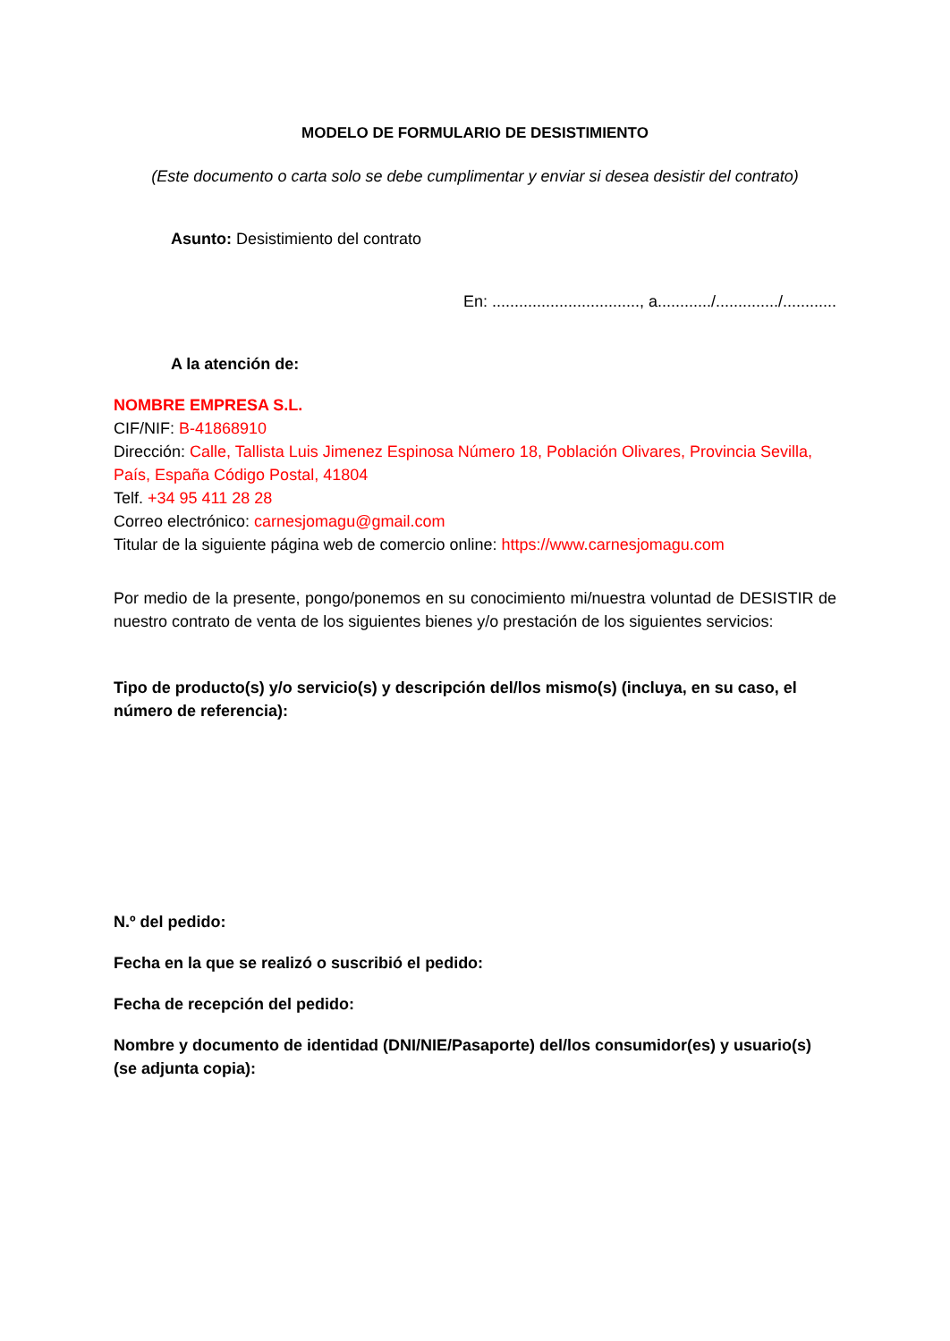MODELO DE FORMULARIO DE DESISTIMIENTO
(Este documento o carta solo se debe cumplimentar y enviar si desea desistir del contrato)
Asunto: Desistimiento del contrato
En: ................................., a............/............../............
A la atención de:
NOMBRE EMPRESA S.L.
CIF/NIF: B-41868910
Dirección: Calle, Tallista Luis Jimenez Espinosa Número 18, Población Olivares, Provincia Sevilla, País, España Código Postal, 41804
Telf. +34 95 411 28 28
Correo electrónico: carnesjomagu@gmail.com
Titular de la siguiente página web de comercio online: https://www.carnesjomagu.com
Por medio de la presente, pongo/ponemos en su conocimiento mi/nuestra voluntad de DESISTIR de nuestro contrato de venta de los siguientes bienes y/o prestación de los siguientes servicios:
Tipo de producto(s) y/o servicio(s) y descripción del/los mismo(s) (incluya, en su caso, el número de referencia):
N.º del pedido:
Fecha en la que se realizó o suscribió el pedido:
Fecha de recepción del pedido:
Nombre y documento de identidad (DNI/NIE/Pasaporte) del/los consumidor(es) y usuario(s) (se adjunta copia):